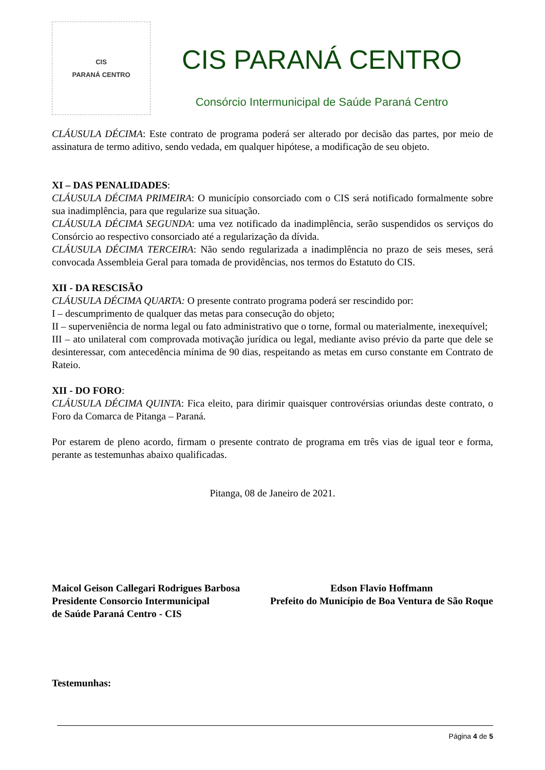CIS
PARANÁ CENTRO
CIS PARANÁ CENTRO
Consórcio Intermunicipal de Saúde Paraná Centro
CLÁUSULA DÉCIMA: Este contrato de programa poderá ser alterado por decisão das partes, por meio de assinatura de termo aditivo, sendo vedada, em qualquer hipótese, a modificação de seu objeto.
XI – DAS PENALIDADES:
CLÁUSULA DÉCIMA PRIMEIRA: O município consorciado com o CIS será notificado formalmente sobre sua inadimplência, para que regularize sua situação.
CLÁUSULA DÉCIMA SEGUNDA: uma vez notificado da inadimplência, serão suspendidos os serviços do Consórcio ao respectivo consorciado até a regularização da dívida.
CLÁUSULA DÉCIMA TERCEIRA: Não sendo regularizada a inadimplência no prazo de seis meses, será convocada Assembleia Geral para tomada de providências, nos termos do Estatuto do CIS.
XII - DA RESCISÃO
CLÁUSULA DÉCIMA QUARTA: O presente contrato programa poderá ser rescindido por:
I – descumprimento de qualquer das metas para consecução do objeto;
II – superveniência de norma legal ou fato administrativo que o torne, formal ou materialmente, inexequível;
III – ato unilateral com comprovada motivação jurídica ou legal, mediante aviso prévio da parte que dele se desinteressar, com antecedência mínima de 90 dias, respeitando as metas em curso constante em Contrato de Rateio.
XII - DO FORO:
CLÁUSULA DÉCIMA QUINTA: Fica eleito, para dirimir quaisquer controvérsias oriundas deste contrato, o Foro da Comarca de Pitanga – Paraná.
Por estarem de pleno acordo, firmam o presente contrato de programa em três vias de igual teor e forma, perante as testemunhas abaixo qualificadas.
Pitanga, 08 de Janeiro de 2021.
Maicol Geison Callegari Rodrigues Barbosa
Presidente Consorcio Intermunicipal
de Saúde Paraná Centro - CIS
Edson Flavio Hoffmann
Prefeito do Município de Boa Ventura de São Roque
Testemunhas:
Página 4 de 5